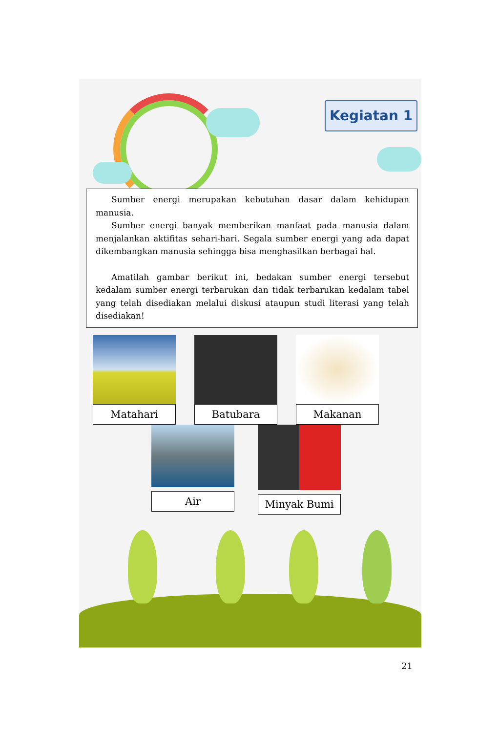Kegiatan 1
Sumber energi merupakan kebutuhan dasar dalam kehidupan manusia.
Sumber energi banyak memberikan manfaat pada manusia dalam menjalankan aktifitas sehari-hari. Segala sumber energi yang ada dapat dikembangkan manusia sehingga bisa menghasilkan berbagai hal.
Amatilah gambar berikut ini, bedakan sumber energi tersebut kedalam sumber energi terbarukan dan tidak terbarukan kedalam tabel yang telah disediakan melalui diskusi ataupun studi literasi yang telah disediakan!
Matahari Batubara Makanan
Air Minyak Bumi
21